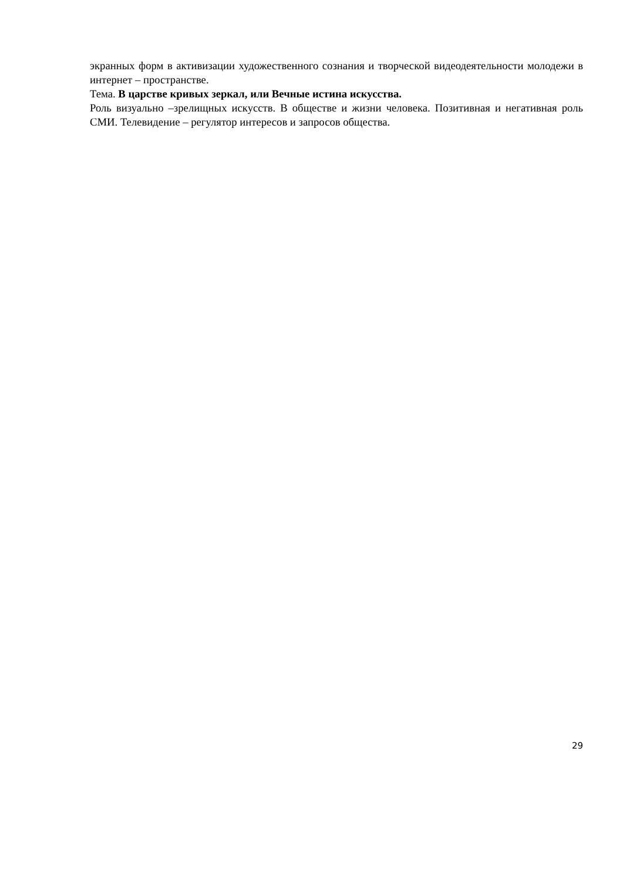экранных форм в активизации художественного сознания и творческой видеодеятельности молодежи в интернет – пространстве.
Тема. В царстве кривых зеркал, или Вечные истина искусства.
Роль визуально –зрелищных искусств. В обществе и жизни человека. Позитивная и негативная роль СМИ. Телевидение – регулятор интересов и запросов общества.
29